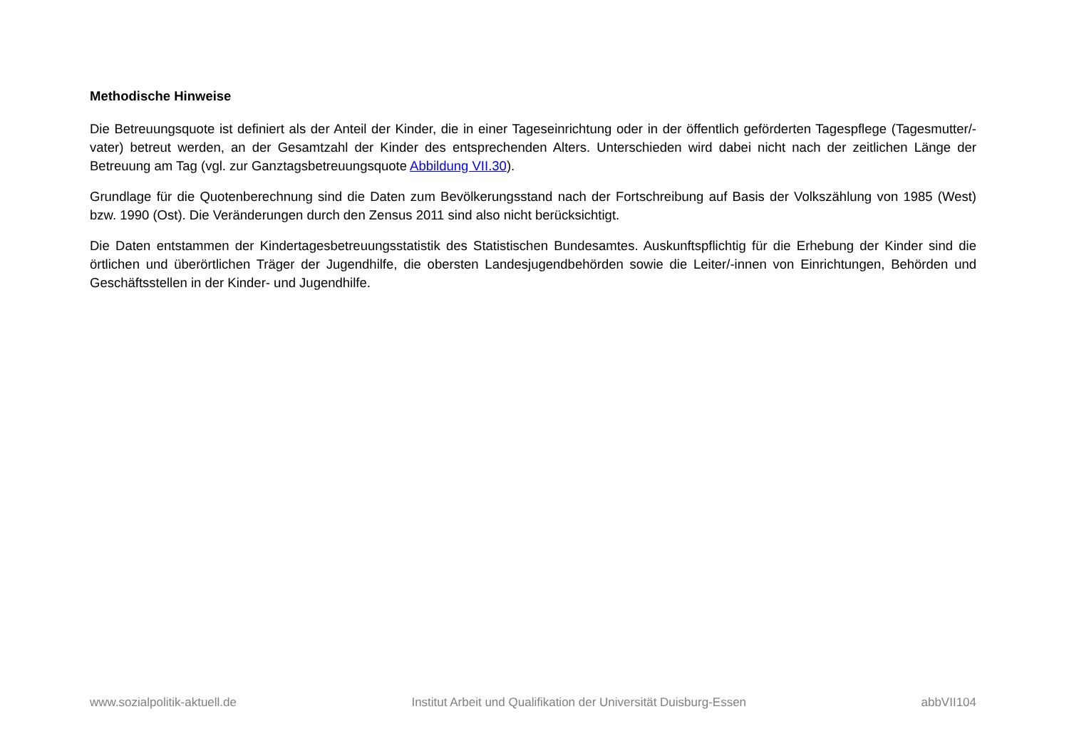Methodische Hinweise
Die Betreuungsquote ist definiert als der Anteil der Kinder, die in einer Tageseinrichtung oder in der öffentlich geförderten Tagespflege (Tages­mutter/-vater) betreut werden, an der Gesamtzahl der Kinder des entsprechenden Alters. Unterschieden wird dabei nicht nach der zeitlichen Länge der Betreuung am Tag (vgl. zur Ganztagsbetreuungsquote Abbildung VII.30).
Grundlage für die Quotenberechnung sind die Daten zum Bevölkerungsstand nach der Fortschreibung auf Basis der Volkszählung von 1985 (West) bzw. 1990 (Ost). Die Veränderungen durch den Zensus 2011 sind also nicht berücksichtigt.
Die Daten entstammen der Kindertagesbetreuungsstatistik des Statistischen Bundesamtes. Auskunftspflichtig für die Erhebung der Kinder sind die örtlichen und überörtlichen Träger der Jugendhilfe, die obersten Landesjugendbehörden sowie die Leiter/-innen von Einrichtungen, Behörden und Geschäftsstellen in der Kinder- und Jugendhilfe.
www.sozialpolitik-aktuell.de Institut Arbeit und Qualifikation der Universität Duisburg-Essen abbVII104